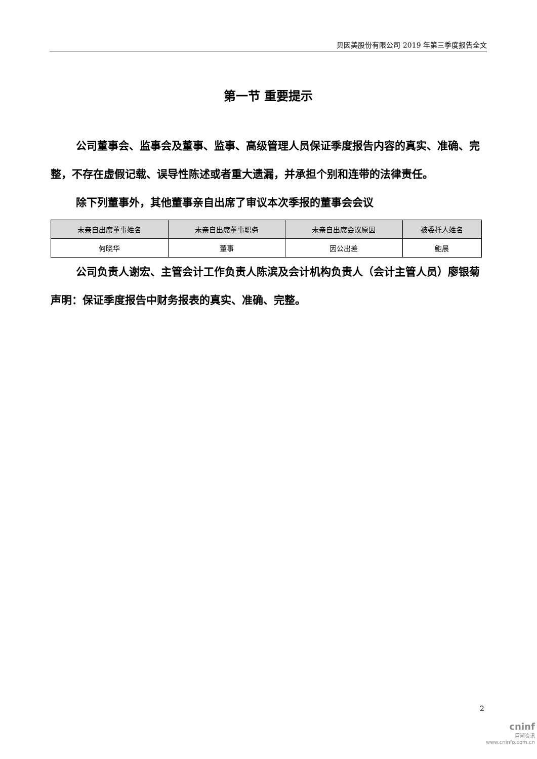贝因美股份有限公司 2019 年第三季度报告全文
第一节 重要提示
公司董事会、监事会及董事、监事、高级管理人员保证季度报告内容的真实、准确、完整，不存在虚假记载、误导性陈述或者重大遗漏，并承担个别和连带的法律责任。
除下列董事外，其他董事亲自出席了审议本次季报的董事会会议
| 未亲自出席董事姓名 | 未亲自出席董事职务 | 未亲自出席会议原因 | 被委托人姓名 |
| --- | --- | --- | --- |
| 何晓华 | 董事 | 因公出差 | 鲍晨 |
公司负责人谢宏、主管会计工作负责人陈滨及会计机构负责人（会计主管人员）廖银菊声明：保证季度报告中财务报表的真实、准确、完整。
2
cninf
巨潮资讯
www.cninfo.com.cn